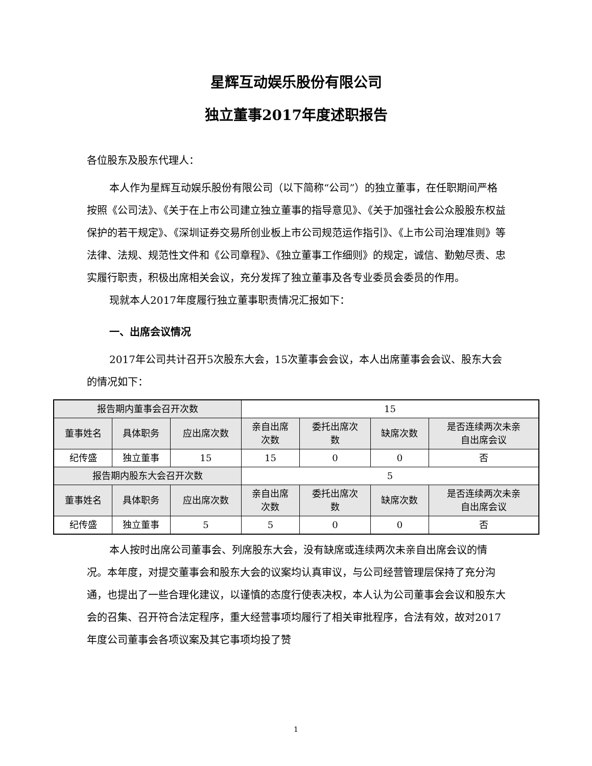星辉互动娱乐股份有限公司
独立董事2017年度述职报告
各位股东及股东代理人：
本人作为星辉互动娱乐股份有限公司（以下简称“公司”）的独立董事，在任职期间严格按照《公司法》、《关于在上市公司建立独立董事的指导意见》、《关于加强社会公众股股东权益保护的若干规定》、《深圳证券交易所创业板上市公司规范运作指引》、《上市公司治理准则》等法律、法规、规范性文件和《公司章程》、《独立董事工作细则》的规定，诚信、勤勉尽责、忠实履行职责，积极出席相关会议，充分发挥了独立董事及各专业委员会委员的作用。
现就本人2017年度履行独立董事职责情况汇报如下：
一、出席会议情况
2017年公司共计召开5次股东大会，15次董事会会议，本人出席董事会会议、股东大会的情况如下：
| 报告期内董事会召开次数 | | | 15 | | | |
| 董事姓名 | 具体职务 | 应出席次数 | 亲自出席 次数 | 委托出席次 数 | 缺席次数 | 是否连续两次未亲 自出席会议 |
| 纪传盛 | 独立董事 | 15 | 15 | 0 | 0 | 否 |
| 报告期内股东大会召开次数 | | | 5 | | | |
| 董事姓名 | 具体职务 | 应出席次数 | 亲自出席 次数 | 委托出席次 数 | 缺席次数 | 是否连续两次未亲 自出席会议 |
| 纪传盛 | 独立董事 | 5 | 5 | 0 | 0 | 否 |
本人按时出席公司董事会、列席股东大会，没有缺席或连续两次未亲自出席会议的情况。本年度，对提交董事会和股东大会的议案均认真审议，与公司经营管理层保持了充分沟通，也提出了一些合理化建议，以谨慎的态度行使表决权，本人认为公司董事会会议和股东大会的召集、召开符合法定程序，重大经营事项均履行了相关审批程序，合法有效，故对2017年度公司董事会各项议案及其它事项均投了赞
1